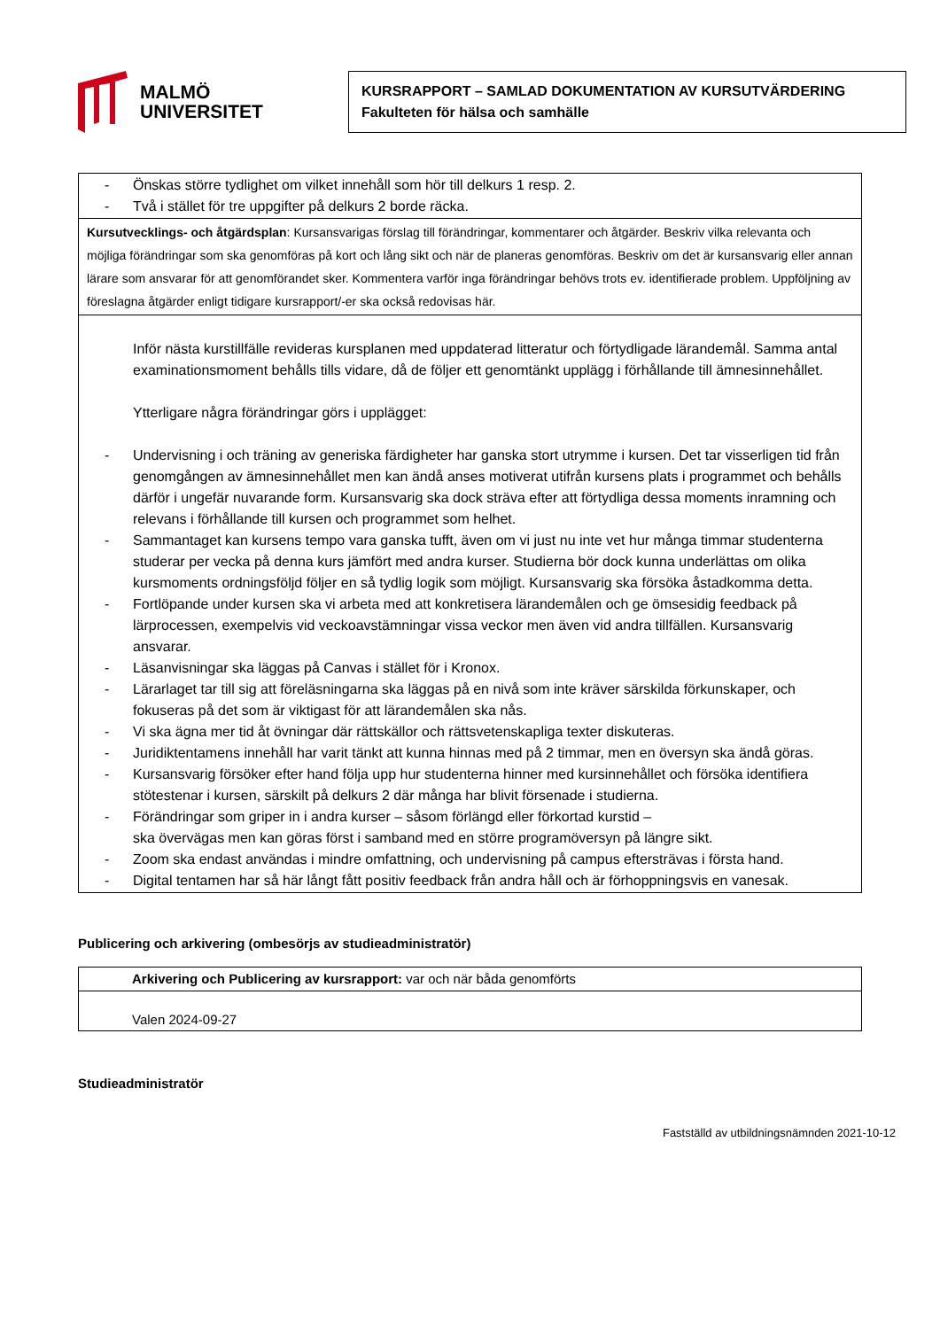MALMÖ
UNIVERSITET
KURSRAPPORT – SAMLAD DOKUMENTATION AV KURSUTVÄRDERING
Fakulteten för hälsa och samhälle
| - Önskas större tydlighet om vilket innehåll som hör till delkurs 1 resp. 2. - Två i stället för tre uppgifter på delkurs 2 borde räcka. |
| Kursutvecklings- och åtgärdsplan : Kursansvarigas förslag till förändringar, kommentarer och åtgärder. Beskriv vilka relevanta och möjliga förändringar som ska genomföras på kort och lång sikt och när de planeras genomföras. Beskriv om det är kursansvarig eller annan lärare som ansvarar för att genomförandet sker. Kommentera varför inga förändringar behövs trots ev. identifierade problem. Uppföljning av föreslagna åtgärder enligt tidigare kursrapport/-er ska också redovisas här. |
| Inför nästa kurstillfälle revideras kursplanen med uppdaterad litteratur och förtydligade lärandemål. Samma antal examinationsmoment behålls tills vidare, då de följer ett genomtänkt upplägg i förhållande till ämnesinnehållet. Ytterligare några förändringar görs i upplägget: - Undervisning i och träning av generiska färdigheter har ganska stort utrymme i kursen. Det tar visserligen tid från genomgången av ämnesinnehållet men kan ändå anses motiverat utifrån kursens plats i programmet och behålls därför i ungefär nuvarande form. Kursansvarig ska dock sträva efter att förtydliga dessa moments inramning och relevans i förhållande till kursen och programmet som helhet. - Sammantaget kan kursens tempo vara ganska tufft, även om vi just nu inte vet hur många timmar studenterna studerar per vecka på denna kurs jämfört med andra kurser. Studierna bör dock kunna underlättas om olika kursmoments ordningsföljd följer en så tydlig logik som möjligt. Kursansvarig ska försöka åstadkomma detta. - Fortlöpande under kursen ska vi arbeta med att konkretisera lärandemålen och ge ömsesidig feedback på lärprocessen, exempelvis vid veckoavstämningar vissa veckor men även vid andra tillfällen. Kursansvarig ansvarar. - Läsanvisningar ska läggas på Canvas i stället för i Kronox. - Lärarlaget tar till sig att föreläsningarna ska läggas på en nivå som inte kräver särskilda förkunskaper, och fokuseras på det som är viktigast för att lärandemålen ska nås. - Vi ska ägna mer tid åt övningar där rättskällor och rättsvetenskapliga texter diskuteras. - Juridiktentamens innehåll har varit tänkt att kunna hinnas med på 2 timmar, men en översyn ska ändå göras. - Kursansvarig försöker efter hand följa upp hur studenterna hinner med kursinnehållet och försöka identifiera stötestenar i kursen, särskilt på delkurs 2 där många har blivit försenade i studierna. - Förändringar som griper in i andra kurser – såsom förlängd eller förkortad kurstid – ska övervägas men kan göras först i samband med en större programöversyn på längre sikt. - Zoom ska endast användas i mindre omfattning, och undervisning på campus eftersträvas i första hand. - Digital tentamen har så här långt fått positiv feedback från andra håll och är förhoppningsvis en vanesak. |
Publicering och arkivering (ombesörjs av studieadministratör)
| Arkivering och Publicering av kursrapport: var och när båda genomförts |
| Valen 2024-09-27 |
Studieadministratör
Fastställd av utbildningsnämnden 2021-10-12